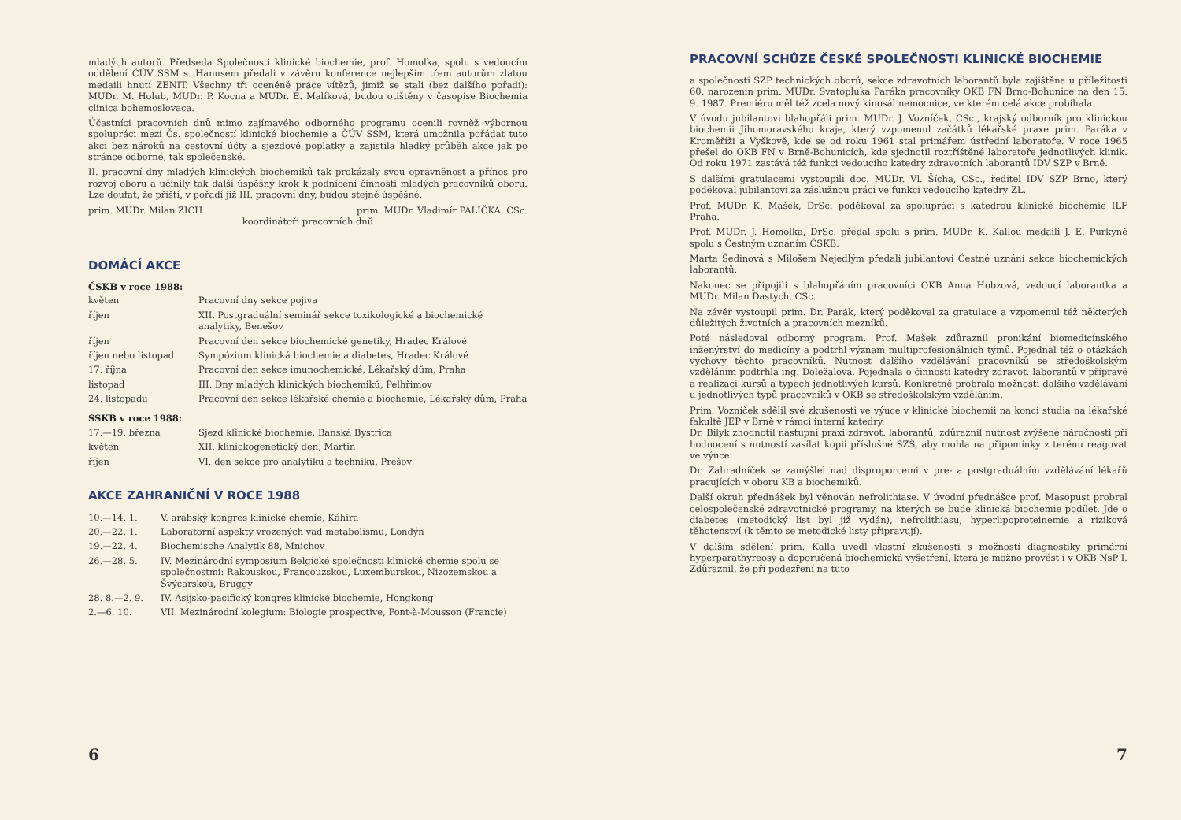mladých autorů. Předseda Společnosti klinické biochemie, prof. Homolka, spolu s vedoucím oddělení ČÚV SSM s. Hanusem předali v závěru konference nejlepším třem autorům zlatou medaili hnutí ZENIT. Všechny tři oceněné práce vítězů, jimiž se stali (bez dalšího pořadí): MUDr. M. Holub, MUDr. P. Kocna a MUDr. E. Malíková, budou otištěny v časopise Biochemia clinica bohemoslovaca.
Účastníci pracovních dnů mimo zajímavého odborného programu ocenili rovněž výbornou spolupráci mezi Čs. společností klinické biochemie a ČÚV SSM, která umožnila pořádat tuto akci bez nároků na cestovní účty a sjezdové poplatky a zajistila hladký průběh akce jak po stránce odborné, tak společenské.
II. pracovní dny mladých klinických biochemiků tak prokázaly svou oprávněnost a přínos pro rozvoj oboru a učinily tak další úspěšný krok k podnícení činnosti mladých pracovníků oboru. Lze doufat, že příští, v pořadí již III. pracovní dny, budou stejně úspěšné.
prim. MUDr. Milan ZICH prim. MUDr. Vladimír PALIČKA, CSc.
koordinátoři pracovních dnů
DOMÁCÍ AKCE
ČSKB v roce 1988:
| květen | Pracovní dny sekce pojiva |
| říjen | XII. Postgraduální seminář sekce toxikologické a biochemické analytiky, Benešov |
| říjen | Pracovní den sekce biochemické genetiky, Hradec Králové |
| říjen nebo listopad | Sympózium klinická biochemie a diabetes, Hradec Králové |
| 17. října | Pracovní den sekce imunochemické, Lékařský dům, Praha |
| listopad | III. Dny mladých klinických biochemiků, Pelhřimov |
| 24. listopadu | Pracovní den sekce lékařské chemie a biochemie, Lékařský dům, Praha |
SSKB v roce 1988:
| 17.—19. března | Sjezd klinické biochemie, Banská Bystrica |
| květen | XII. klinickogenetický den, Martin |
| říjen | VI. den sekce pro analytiku a techniku, Prešov |
AKCE ZAHRANIČNÍ V ROCE 1988
| 10.—14. 1. | V. arabský kongres klinické chemie, Káhira |
| 20.—22. 1. | Laboratorní aspekty vrozených vad metabolismu, Londýn |
| 19.—22. 4. | Biochemische Analytik 88, Mnichov |
| 26.—28. 5. | IV. Mezinárodní symposium Belgické společnosti klinické chemie spolu se společnostmi: Rakouskou, Francouzskou, Luxemburskou, Nizozemskou a Švýcarskou, Bruggy |
| 28. 8.—2. 9. | IV. Asijsko-pacifický kongres klinické biochemie, Hongkong |
| 2.—6. 10. | VII. Mezinárodní kolegium: Biologie prospective, Pont-à-Mousson (Francie) |
6
PRACOVNÍ SCHŮZE ČESKÉ SPOLEČNOSTI KLINICKÉ BIOCHEMIE
a společnosti SZP technických oborů, sekce zdravotních laborantů byla zajištěna u příležitosti 60. narozenin prim. MUDr. Svatopluka Paráka pracovníky OKB FN Brno-Bohunice na den 15. 9. 1987. Premiéru měl též zcela nový kinosál nemocnice, ve kterém celá akce probíhala.
V úvodu jubilantovi blahopřáli prim. MUDr. J. Vozníček, CSc., krajský odborník pro klinickou biochemii Jihomoravského kraje, který vzpomenul začátků lékařské praxe prim. Paráka v Kroměříži a Vyškově, kde se od roku 1961 stal primářem ústřední laboratoře. V roce 1965 přešel do OKB FN v Brně-Bohunicích, kde sjednotil roztříštěné laboratoře jednotlivých klinik. Od roku 1971 zastává též funkci vedoucího katedry zdravotních laborantů IDV SZP v Brně.
S dalšími gratulacemi vystoupili doc. MUDr. Vl. Šícha, CSc., ředitel IDV SZP Brno, který poděkoval jubilantovi za záslužnou práci ve funkci vedoucího katedry ZL.
Prof. MUDr. K. Mašek, DrSc. poděkoval za spolupráci s katedrou klinické biochemie ILF Praha.
Prof. MUDr. J. Homolka, DrSc. předal spolu s prim. MUDr. K. Kallou medaili J. E. Purkyně spolu s Čestným uznáním ČSKB.
Marta Šedinová s Milošem Nejedlým předali jubilantovi Čestné uznání sekce biochemických laborantů.
Nakonec se připojili s blahopřáním pracovníci OKB Anna Hobzová, vedoucí laborantka a MUDr. Milan Dastych, CSc.
Na závěr vystoupil prim. Dr. Parák, který poděkoval za gratulace a vzpomenul též některých důležitých životních a pracovních mezníků.
Poté následoval odborný program. Prof. Mašek zdůraznil pronikání biomedicínského inženýrství do medicíny a podtrhl význam multiprofesionálních týmů. Pojednal též o otázkách výchovy těchto pracovníků. Nutnost dalšího vzdělávání pracovníků se středoškolským vzděláním podtrhla ing. Doležalová. Pojednala o činnosti katedry zdravot. laborantů v přípravě a realizaci kursů a typech jednotlivých kursů. Konkrétně probrala možnosti dalšího vzdělávání u jednotlivých typů pracovníků v OKB se středoškolským vzděláním.
Prim. Vozníček sdělil své zkušenosti ve výuce v klinické biochemii na konci studia na lékařské fakultě JEP v Brně v rámci interní katedry.
Dr. Bilyk zhodnotil nástupní praxi zdravot. laborantů, zdůraznil nutnost zvýšené náročnosti při hodnocení s nutností zasílat kopii příslušné SZŠ, aby mohla na připomínky z terénu reagovat ve výuce.
Dr. Zahradníček se zamýšlel nad disproporcemi v pre- a postgraduálním vzdělávání lékařů pracujících v oboru KB a biochemiků.
Další okruh přednášek byl věnován nefrolithiase. V úvodní přednášce prof. Masopust probral celospolečenské zdravotnické programy, na kterých se bude klinická biochemie podílet. Jde o diabetes (metodický list byl již vydán), nefrolithiasu, hyperlipoproteinemie a riziková těhotenství (k těmto se metodické listy připravují).
V dalším sdělení prim. Kalla uvedl vlastní zkušenosti s možností diagnostiky primární hyperparathyreosy a doporučená biochemická vyšetření, která je možno provést i v OKB NsP I. Zdůraznil, že při podezření na tuto
7